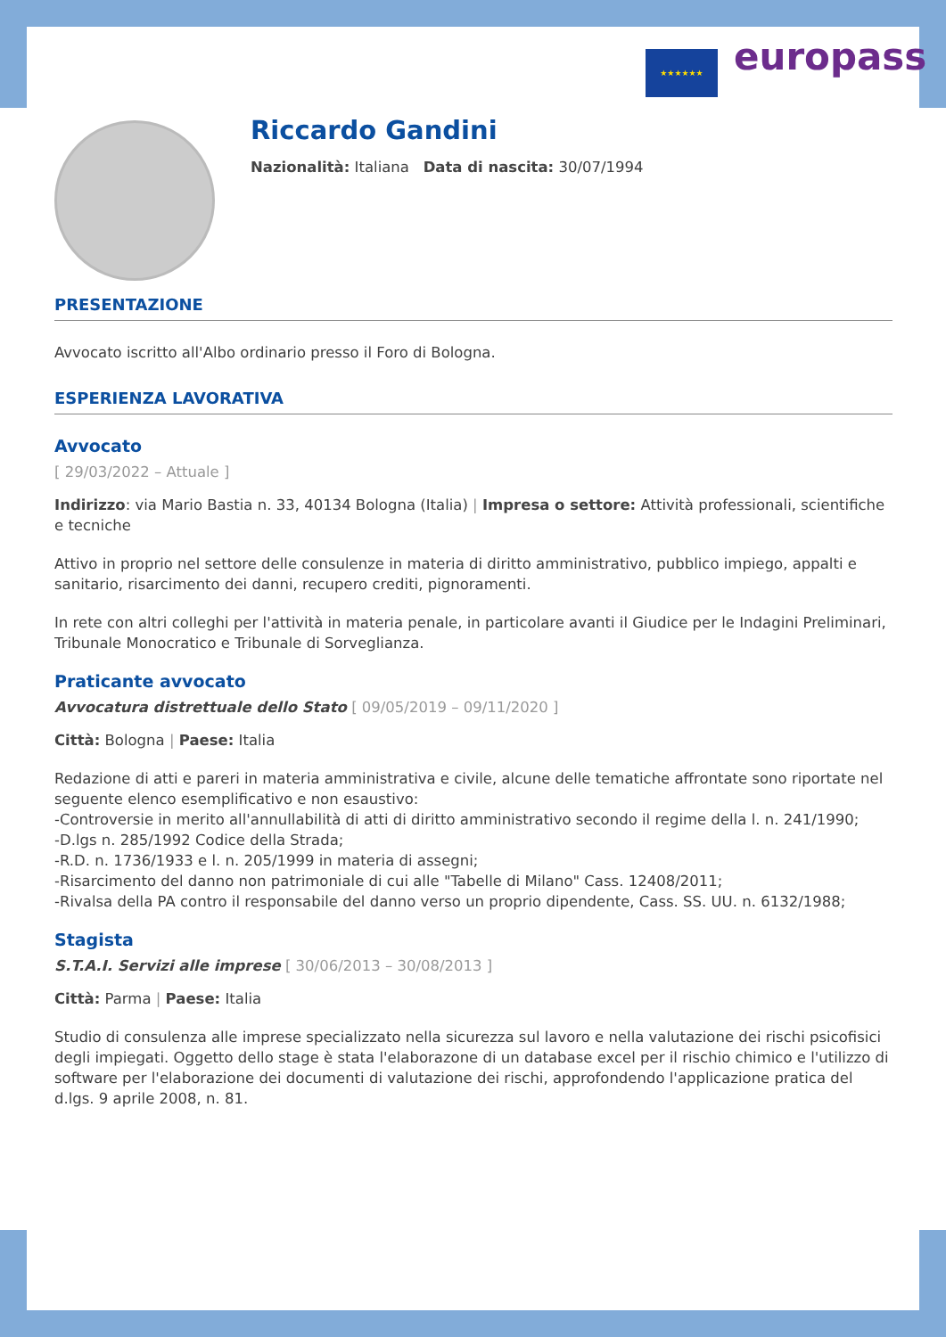★★★★★★ europass
Riccardo Gandini
Nazionalità: Italiana Data di nascita: 30/07/1994
PRESENTAZIONE
Avvocato iscritto all'Albo ordinario presso il Foro di Bologna.
ESPERIENZA LAVORATIVA
Avvocato
[ 29/03/2022 – Attuale ]
Indirizzo: via Mario Bastia n. 33, 40134 Bologna (Italia) | Impresa o settore: Attività professionali, scientifiche e tecniche
Attivo in proprio nel settore delle consulenze in materia di diritto amministrativo, pubblico impiego, appalti e sanitario, risarcimento dei danni, recupero crediti, pignoramenti.
In rete con altri colleghi per l'attività in materia penale, in particolare avanti il Giudice per le Indagini Preliminari, Tribunale Monocratico e Tribunale di Sorveglianza.
Praticante avvocato
Avvocatura distrettuale dello Stato [ 09/05/2019 – 09/11/2020 ]
Città: Bologna | Paese: Italia
Redazione di atti e pareri in materia amministrativa e civile, alcune delle tematiche affrontate sono riportate nel seguente elenco esemplificativo e non esaustivo:
-Controversie in merito all'annullabilità di atti di diritto amministrativo secondo il regime della l. n. 241/1990;
-D.lgs n. 285/1992 Codice della Strada;
-R.D. n. 1736/1933 e l. n. 205/1999 in materia di assegni;
-Risarcimento del danno non patrimoniale di cui alle "Tabelle di Milano" Cass. 12408/2011;
-Rivalsa della PA contro il responsabile del danno verso un proprio dipendente, Cass. SS. UU. n. 6132/1988;
Stagista
S.T.A.I. Servizi alle imprese [ 30/06/2013 – 30/08/2013 ]
Città: Parma | Paese: Italia
Studio di consulenza alle imprese specializzato nella sicurezza sul lavoro e nella valutazione dei rischi psicofisici degli impiegati. Oggetto dello stage è stata l'elaborazone di un database excel per il rischio chimico e l'utilizzo di software per l'elaborazione dei documenti di valutazione dei rischi, approfondendo l'applicazione pratica del d.lgs. 9 aprile 2008, n. 81.